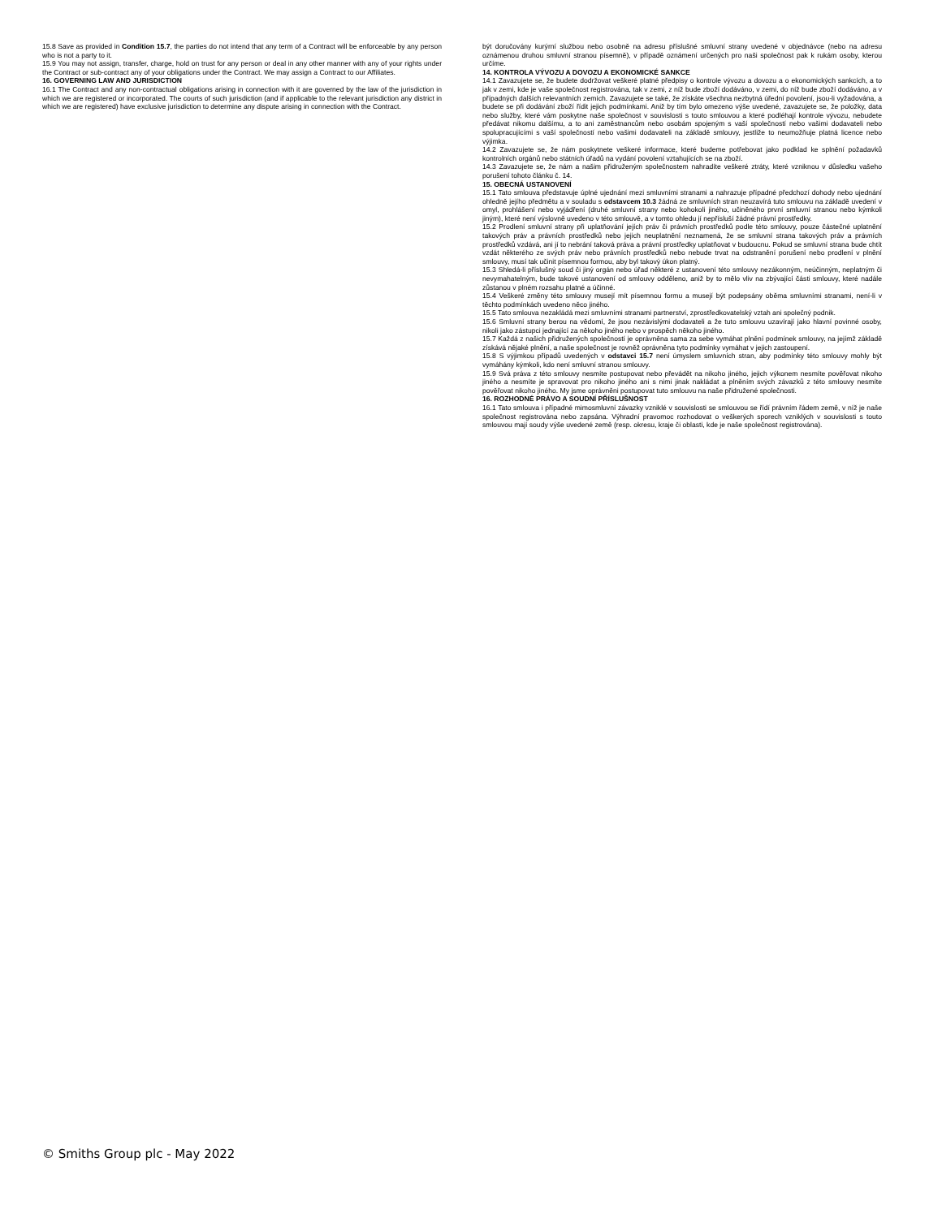15.8 Save as provided in Condition 15.7, the parties do not intend that any term of a Contract will be enforceable by any person who is not a party to it.
15.9 You may not assign, transfer, charge, hold on trust for any person or deal in any other manner with any of your rights under the Contract or sub-contract any of your obligations under the Contract. We may assign a Contract to our Affiliates.
16. GOVERNING LAW AND JURISDICTION
16.1 The Contract and any non-contractual obligations arising in connection with it are governed by the law of the jurisdiction in which we are registered or incorporated. The courts of such jurisdiction (and if applicable to the relevant jurisdiction any district in which we are registered) have exclusive jurisdiction to determine any dispute arising in connection with the Contract.
být doručovány kurýrní službou nebo osobně na adresu příslušné smluvní strany uvedené v objednávce (nebo na adresu oznámenou druhou smluvní stranou písemně), v případě oznámení určených pro naši společnost pak k rukám osoby, kterou určíme.
14. KONTROLA VÝVOZU A DOVOZU A EKONOMICKÉ SANKCE
14.1 Zavazujete se, že budete dodržovat veškeré platné předpisy o kontrole vývozu a dovozu a o ekonomických sankcích, a to jak v zemi, kde je vaše společnost registrována, tak v zemi, z níž bude zboží dodáváno, v zemi, do níž bude zboží dodáváno, a v případných dalších relevantních zemích. Zavazujete se také, že získáte všechna nezbytná úřední povolení, jsou-li vyžadována, a budete se při dodávání zboží řídit jejich podmínkami. Aniž by tím bylo omezeno výše uvedené, zavazujete se, že položky, data nebo služby, které vám poskytne naše společnost v souvislosti s touto smlouvou a které podléhají kontrole vývozu, nebudete předávat nikomu dalšímu, a to ani zaměstnancům nebo osobám spojeným s vaší společností nebo vašimi dodavateli nebo spolupracujícími s vaší společností nebo vašimi dodavateli na základě smlouvy, jestliže to neumožňuje platná licence nebo výjimka.
14.2 Zavazujete se, že nám poskytnete veškeré informace, které budeme potřebovat jako podklad ke splnění požadavků kontrolních orgánů nebo státních úřadů na vydání povolení vztahujících se na zboží.
14.3 Zavazujete se, že nám a našim přidruženým společnostem nahradíte veškeré ztráty, které vzniknou v důsledku vašeho porušení tohoto článku č. 14.
15. OBECNÁ USTANOVENÍ
15.1 Tato smlouva představuje úplné ujednání mezi smluvními stranami a nahrazuje případné předchozí dohody nebo ujednání ohledně jejího předmětu a v souladu s odstavcem 10.3 žádná ze smluvních stran neuzavírá tuto smlouvu na základě uvedení v omyl, prohlášení nebo vyjádření (druhé smluvní strany nebo kohokoli jiného, učiněného první smluvní stranou nebo kýmkoli jiným), které není výslovně uvedeno v této smlouvě, a v tomto ohledu jí nepřísluší žádné právní prostředky.
15.2 Prodlení smluvní strany při uplatňování jejích práv či právních prostředků podle této smlouvy, pouze částečné uplatnění takových práv a právních prostředků nebo jejich neuplatnění neznamená, že se smluvní strana takových práv a právních prostředků vzdává, ani jí to nebrání taková práva a právní prostředky uplatňovat v budoucnu. Pokud se smluvní strana bude chtít vzdát některého ze svých práv nebo právních prostředků nebo nebude trvat na odstranění porušení nebo prodlení v plnění smlouvy, musí tak učinit písemnou formou, aby byl takový úkon platný.
15.3 Shledá-li příslušný soud či jiný orgán nebo úřad některé z ustanovení této smlouvy nezákonným, neúčinným, neplatným či nevymahatelným, bude takové ustanovení od smlouvy odděleno, aniž by to mělo vliv na zbývající části smlouvy, které nadále zůstanou v plném rozsahu platné a účinné.
15.4 Veškeré změny této smlouvy musejí mít písemnou formu a musejí být podepsány oběma smluvními stranami, není-li v těchto podmínkách uvedeno něco jiného.
15.5 Tato smlouva nezakládá mezi smluvními stranami partnerství, zprostředkovatelský vztah ani společný podnik.
15.6 Smluvní strany berou na vědomí, že jsou nezávislými dodavateli a že tuto smlouvu uzavírají jako hlavní povinné osoby, nikoli jako zástupci jednající za někoho jiného nebo v prospěch někoho jiného.
15.7 Každá z našich přidružených společností je oprávněna sama za sebe vymáhat plnění podmínek smlouvy, na jejímž základě získává nějaké plnění, a naše společnost je rovněž oprávněna tyto podmínky vymáhat v jejich zastoupení.
15.8 S výjimkou případů uvedených v odstavci 15.7 není úmyslem smluvních stran, aby podmínky této smlouvy mohly být vymáhány kýmkoli, kdo není smluvní stranou smlouvy.
15.9 Svá práva z této smlouvy nesmíte postupovat nebo převádět na nikoho jiného, jejich výkonem nesmíte pověřovat nikoho jiného a nesmíte je spravovat pro nikoho jiného ani s nimi jinak nakládat a plněním svých závazků z této smlouvy nesmíte pověřovat nikoho jiného. My jsme oprávněni postupovat tuto smlouvu na naše přidružené společnosti.
16. ROZHODNÉ PRÁVO A SOUDNÍ PŘÍSLUŠNOST
16.1 Tato smlouva i případné mimosmluvní závazky vzniklé v souvislosti se smlouvou se řídí právním řádem země, v níž je naše společnost registrována nebo zapsána. Výhradní pravomoc rozhodovat o veškerých sporech vzniklých v souvislosti s touto smlouvou mají soudy výše uvedené země (resp. okresu, kraje či oblasti, kde je naše společnost registrována).
© Smiths Group plc - May 2022